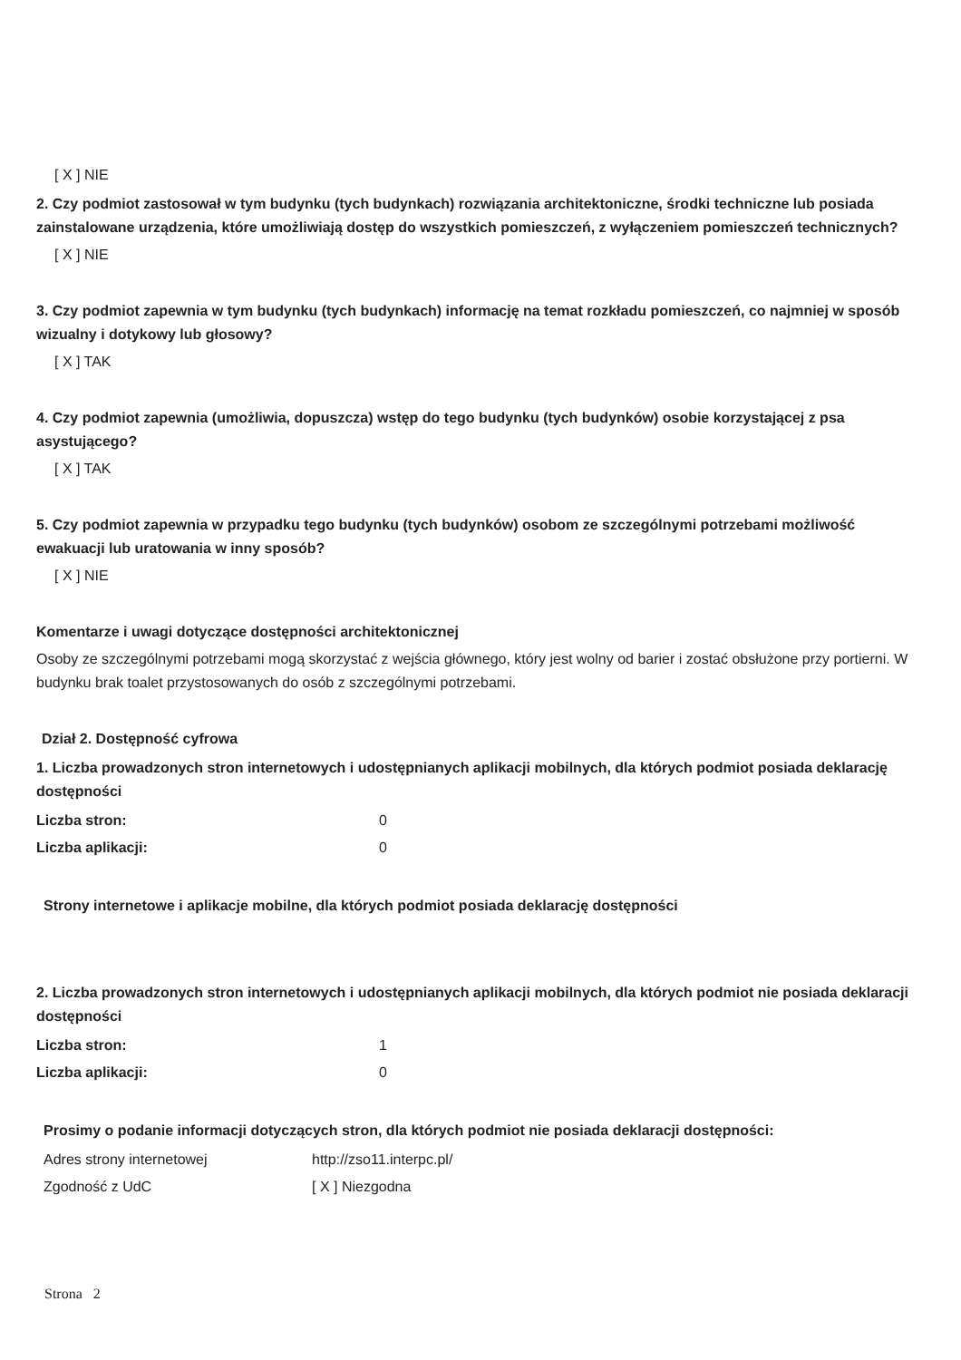[ X ] NIE
2. Czy podmiot zastosował w tym budynku (tych budynkach) rozwiązania architektoniczne, środki techniczne lub posiada zainstalowane urządzenia, które umożliwiają dostęp do wszystkich pomieszczeń, z wyłączeniem pomieszczeń technicznych?
[ X ] NIE
3. Czy podmiot zapewnia w tym budynku (tych budynkach) informację na temat rozkładu pomieszczeń, co najmniej w sposób wizualny i dotykowy lub głosowy?
[ X ] TAK
4. Czy podmiot zapewnia (umożliwia, dopuszcza) wstęp do tego budynku (tych budynków) osobie korzystającej z psa asystującego?
[ X ] TAK
5. Czy podmiot zapewnia w przypadku tego budynku (tych budynków) osobom ze szczególnymi potrzebami możliwość ewakuacji lub uratowania w inny sposób?
[ X ] NIE
Komentarze i uwagi dotyczące dostępności architektonicznej
Osoby ze szczególnymi potrzebami mogą skorzystać z wejścia głównego, który jest wolny od barier i zostać obsłużone przy portierni. W budynku brak toalet przystosowanych do osób z szczególnymi potrzebami.
Dział 2. Dostępność cyfrowa
1. Liczba prowadzonych stron internetowych i udostępnianych aplikacji mobilnych, dla których podmiot posiada deklarację dostępności
Liczba stron: 0
Liczba aplikacji: 0
Strony internetowe i aplikacje mobilne, dla których podmiot posiada deklarację dostępności
2. Liczba prowadzonych stron internetowych i udostępnianych aplikacji mobilnych, dla których podmiot nie posiada deklaracji dostępności
Liczba stron: 1
Liczba aplikacji: 0
Prosimy o podanie informacji dotyczących stron, dla których podmiot nie posiada deklaracji dostępności:
Adres strony internetowej http://zso11.interpc.pl/
Zgodność z UdC [ X ] Niezgodna
Strona 2